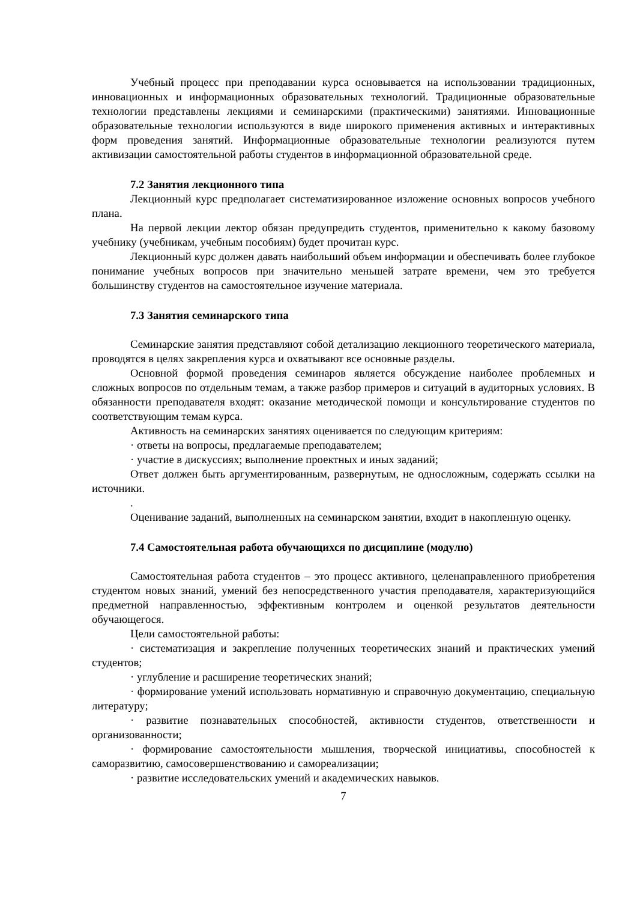Учебный процесс при преподавании курса основывается на использовании традиционных, инновационных и информационных образовательных технологий. Традиционные образовательные технологии представлены лекциями и семинарскими (практическими) занятиями. Инновационные образовательные технологии используются в виде широкого применения активных и интерактивных форм проведения занятий. Информационные образовательные технологии реализуются путем активизации самостоятельной работы студентов в информационной образовательной среде.
7.2 Занятия лекционного типа
Лекционный курс предполагает систематизированное изложение основных вопросов учебного плана.
На первой лекции лектор обязан предупредить студентов, применительно к какому базовому учебнику (учебникам, учебным пособиям) будет прочитан курс.
Лекционный курс должен давать наибольший объем информации и обеспечивать более глубокое понимание учебных вопросов при значительно меньшей затрате времени, чем это требуется большинству студентов на самостоятельное изучение материала.
7.3 Занятия семинарского типа
Семинарские занятия представляют собой детализацию лекционного теоретического материала, проводятся в целях закрепления курса и охватывают все основные разделы.
Основной формой проведения семинаров является обсуждение наиболее проблемных и сложных вопросов по отдельным темам, а также разбор примеров и ситуаций в аудиторных условиях. В обязанности преподавателя входят: оказание методической помощи и консультирование студентов по соответствующим темам курса.
Активность на семинарских занятиях оценивается по следующим критериям:
· ответы на вопросы, предлагаемые преподавателем;
· участие в дискуссиях; выполнение проектных и иных заданий;
Ответ должен быть аргументированным, развернутым, не односложным, содержать ссылки на источники.
.
Оценивание заданий, выполненных на семинарском занятии, входит в накопленную оценку.
7.4 Самостоятельная работа обучающихся по дисциплине (модулю)
Самостоятельная работа студентов – это процесс активного, целенаправленного приобретения студентом новых знаний, умений без непосредственного участия преподавателя, характеризующийся предметной направленностью, эффективным контролем и оценкой результатов деятельности обучающегося.
Цели самостоятельной работы:
· систематизация и закрепление полученных теоретических знаний и практических умений студентов;
· углубление и расширение теоретических знаний;
· формирование умений использовать нормативную и справочную документацию, специальную литературу;
· развитие познавательных способностей, активности студентов, ответственности и организованности;
· формирование самостоятельности мышления, творческой инициативы, способностей к саморазвитию, самосовершенствованию и самореализации;
· развитие исследовательских умений и академических навыков.
7